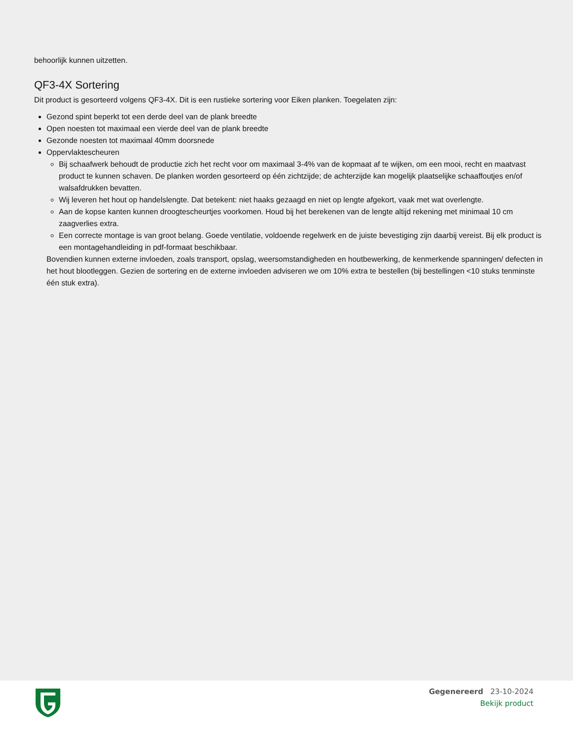behoorlijk kunnen uitzetten.
QF3-4X Sortering
Dit product is gesorteerd volgens QF3-4X. Dit is een rustieke sortering voor Eiken planken. Toegelaten zijn:
Gezond spint beperkt tot een derde deel van de plank breedte
Open noesten tot maximaal een vierde deel van de plank breedte
Gezonde noesten tot maximaal 40mm doorsnede
Oppervlaktescheuren
Bij schaafwerk behoudt de productie zich het recht voor om maximaal 3-4% van de kopmaat af te wijken, om een mooi, recht en maatvast product te kunnen schaven. De planken worden gesorteerd op één zichtzijde; de achterzijde kan mogelijk plaatselijke schaaffoutjes en/of walsafdrukken bevatten.
Wij leveren het hout op handelslengte. Dat betekent: niet haaks gezaagd en niet op lengte afgekort, vaak met wat overlengte.
Aan de kopse kanten kunnen droogtescheurtjes voorkomen. Houd bij het berekenen van de lengte altijd rekening met minimaal 10 cm zaagverlies extra.
Een correcte montage is van groot belang. Goede ventilatie, voldoende regelwerk en de juiste bevestiging zijn daarbij vereist. Bij elk product is een montagehandleiding in pdf-formaat beschikbaar.
Bovendien kunnen externe invloeden, zoals transport, opslag, weersomstandigheden en houtbewerking, de kenmerkende spanningen/ defecten in het hout blootleggen. Gezien de sortering en de externe invloeden adviseren we om 10% extra te bestellen (bij bestellingen <10 stuks tenminste één stuk extra).
Gegenereerd 23-10-2024
Bekijk product